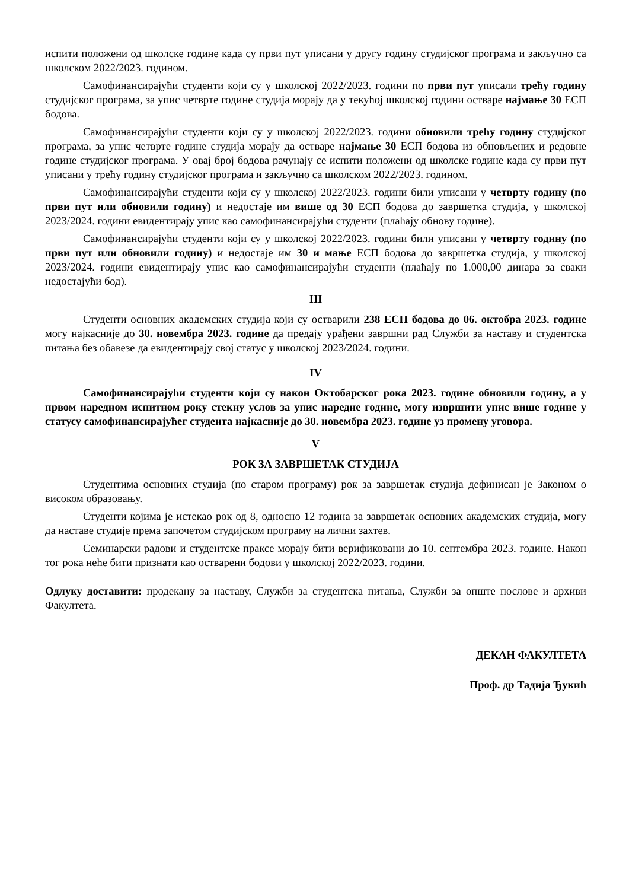испити положени од школске године када су први пут уписани у другу годину студијског програма и закључно са школском 2022/2023. годином.
Самофинансирајући студенти који су у школској 2022/2023. години по први пут уписали трећу годину студијског програма, за упис четврте године студија морају да у текућој школској години остваре најмање 30 ЕСП бодова.
Самофинансирајући студенти који су у школској 2022/2023. години обновили трећу годину студијског програма, за упис четврте године студија морају да остваре најмање 30 ЕСП бодова из обновљених и редовне године студијског програма. У овај број бодова рачунају се испити положени од школске године када су први пут уписани у трећу годину студијског програма и закључно са школском 2022/2023. годином.
Самофинансирајући студенти који су у школској 2022/2023. години били уписани у четврту годину (по први пут или обновили годину) и недостаје им више од 30 ЕСП бодова до завршетка студија, у школској 2023/2024. години евидентирају упис као самофинансирајући студенти (плаћају обнову године).
Самофинансирајући студенти који су у школској 2022/2023. години били уписани у четврту годину (по први пут или обновили годину) и недостаје им 30 и мање ЕСП бодова до завршетка студија, у школској 2023/2024. години евидентирају упис као самофинансирајући студенти (плаћају по 1.000,00 динара за сваки недостајући бод).
III
Студенти основних академских студија који су остварили 238 ЕСП бодова до 06. октобра 2023. године могу најкасније до 30. новембра 2023. године да предају урађени завршни рад Служби за наставу и студентска питања без обавезе да евидентирају свој статус у школској 2023/2024. години.
IV
Самофинансирајући студенти који су након Октобарског рока 2023. године обновили годину, а у првом наредном испитном року стекну услов за упис наредне године, могу извршити упис више године у статусу самофинансирајућег студента најкасније до 30. новембра 2023. године уз промену уговора.
V
РОК ЗА ЗАВРШЕТАК СТУДИЈА
Студентима основних студија (по старом програму) рок за завршетак студија дефинисан је Законом о високом образовању.
Студенти којима је истекао рок од 8, односно 12 година за завршетак основних академских студија, могу да наставе студије према започетом студијском програму на лични захтев.
Семинарски радови и студентске праксе морају бити верификовани до 10. септембра 2023. године. Након тог рока неће бити признати као остварени бодови у школској 2022/2023. години.
Одлуку доставити: продекану за наставу, Служби за студентска питања, Служби за опште послове и архиви Факултета.
ДЕКАН ФАКУЛТЕТА
Проф. др Тадија Ђукић